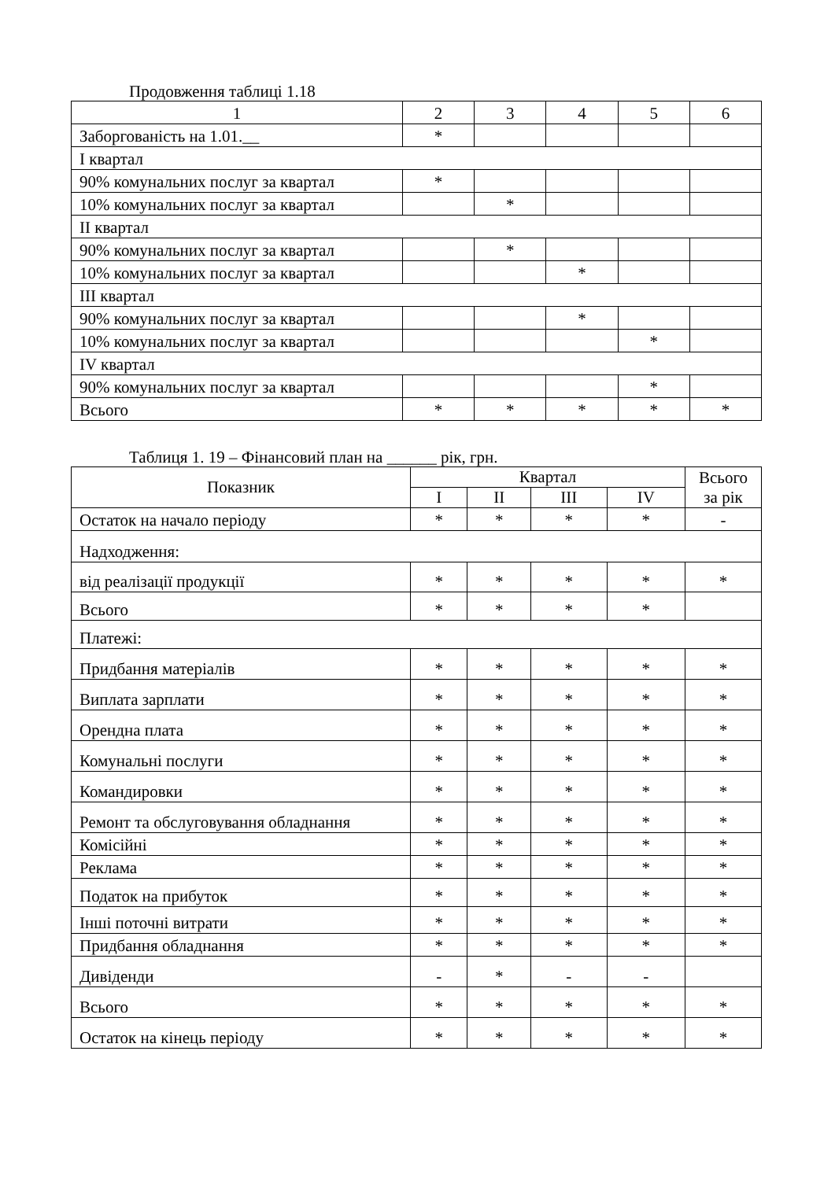Продовження таблиці 1.18
| 1 | 2 | 3 | 4 | 5 | 6 |
| Заборгованість на 1.01.__ | * | | | | |
| І квартал | | | | | |
| 90% комунальних послуг за квартал | * | | | | |
| 10% комунальних послуг за квартал | | * | | | |
| ІІ квартал | | | | | |
| 90% комунальних послуг за квартал | | * | | | |
| 10% комунальних послуг за квартал | | | * | | |
| ІІІ квартал | | | | | |
| 90% комунальних послуг за квартал | | | * | | |
| 10% комунальних послуг за квартал | | | | * | |
| IV квартал | | | | | |
| 90% комунальних послуг за квартал | | | | * | |
| Всього | * | * | * | * | * |
Таблиця 1. 19 – Фінансовий план на ______ рік, грн.
| Показник | Квартал | | | | Всього за рік |
| --- | --- | --- | --- | --- | --- |
| | I | II | III | IV | |
| Остаток на начало періоду | * | * | * | * | - |
| Надходження: | | | | | |
| від реалізації продукції | * | * | * | * | * |
| Всього | * | * | * | * | |
| Платежі: | | | | | |
| Придбання матеріалів | * | * | * | * | * |
| Виплата зарплати | * | * | * | * | * |
| Орендна плата | * | * | * | * | * |
| Комунальні послуги | * | * | * | * | * |
| Командировки | * | * | * | * | * |
| Ремонт та обслуговування обладнання | * | * | * | * | * |
| Комісійні | * | * | * | * | * |
| Реклама | * | * | * | * | * |
| Податок на прибуток | * | * | * | * | * |
| Інші поточні витрати | * | * | * | * | * |
| Придбання обладнання | * | * | * | * | * |
| Дивіденди | - | * | - | - | |
| Всього | * | * | * | * | * |
| Остаток на кінець періоду | * | * | * | * | * |